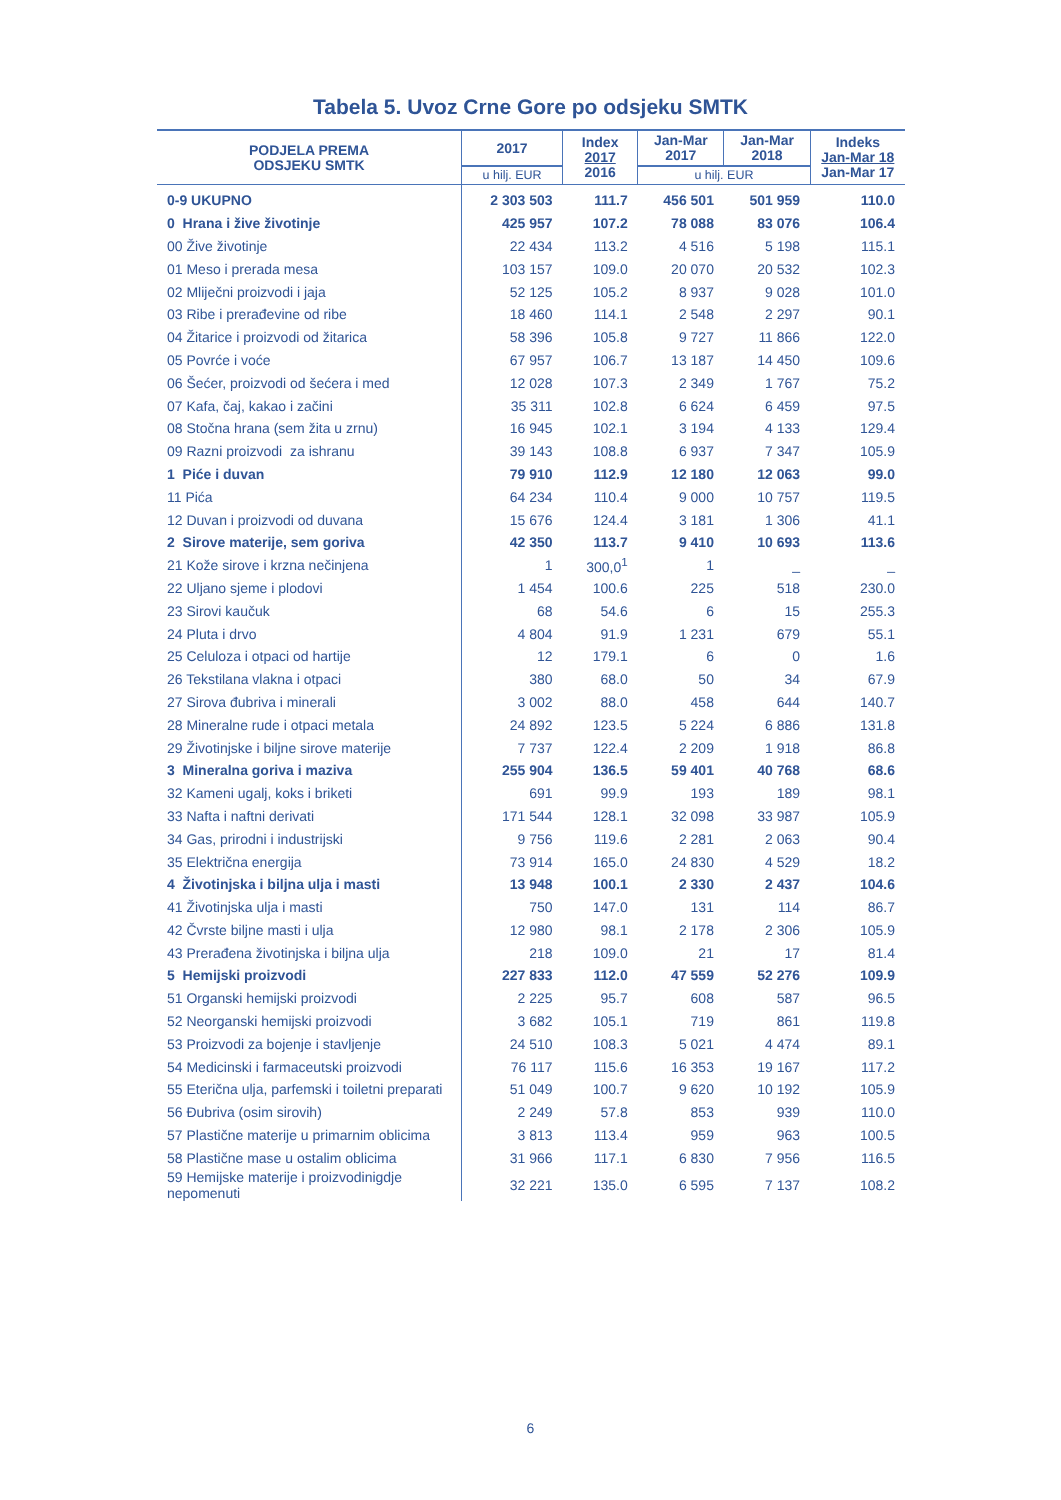Tabela 5. Uvoz Crne Gore po odsjeku SMTK
| PODJELA PREMA ODSJEKU SMTK | 2017 | Index 2017 2016 | Jan-Mar 2017 | Jan-Mar 2018 | Indeks Jan-Mar 18 Jan-Mar 17 |
| --- | --- | --- | --- | --- | --- |
| | u hilj. EUR | | u hilj. EUR | | |
| 0-9 UKUPNO | 2 303 503 | 111.7 | 456 501 | 501 959 | 110.0 |
| 0 Hrana i žive životinje | 425 957 | 107.2 | 78 088 | 83 076 | 106.4 |
| 00 Žive životinje | 22 434 | 113.2 | 4 516 | 5 198 | 115.1 |
| 01 Meso i prerada mesa | 103 157 | 109.0 | 20 070 | 20 532 | 102.3 |
| 02 Mliječni proizvodi i jaja | 52 125 | 105.2 | 8 937 | 9 028 | 101.0 |
| 03 Ribe i prerađevine od ribe | 18 460 | 114.1 | 2 548 | 2 297 | 90.1 |
| 04 Žitarice i proizvodi od žitarica | 58 396 | 105.8 | 9 727 | 11 866 | 122.0 |
| 05 Povrće i voće | 67 957 | 106.7 | 13 187 | 14 450 | 109.6 |
| 06 Šećer, proizvodi od šećera i med | 12 028 | 107.3 | 2 349 | 1 767 | 75.2 |
| 07 Kafa, čaj, kakao i začini | 35 311 | 102.8 | 6 624 | 6 459 | 97.5 |
| 08 Stočna hrana (sem žita u zrnu) | 16 945 | 102.1 | 3 194 | 4 133 | 129.4 |
| 09 Razni proizvodi za ishranu | 39 143 | 108.8 | 6 937 | 7 347 | 105.9 |
| 1 Piće i duvan | 79 910 | 112.9 | 12 180 | 12 063 | 99.0 |
| 11 Pića | 64 234 | 110.4 | 9 000 | 10 757 | 119.5 |
| 12 Duvan i proizvodi od duvana | 15 676 | 124.4 | 3 181 | 1 306 | 41.1 |
| 2 Sirove materije, sem goriva | 42 350 | 113.7 | 9 410 | 10 693 | 113.6 |
| 21 Kože sirove i krzna nečinjena | 1 | 300,0<sup>1</sup> | 1 | _ | _ |
| 22 Uljano sjeme i plodovi | 1 454 | 100.6 | 225 | 518 | 230.0 |
| 23 Sirovi kaučuk | 68 | 54.6 | 6 | 15 | 255.3 |
| 24 Pluta i drvo | 4 804 | 91.9 | 1 231 | 679 | 55.1 |
| 25 Celuloza i otpaci od hartije | 12 | 179.1 | 6 | 0 | 1.6 |
| 26 Tekstilana vlakna i otpaci | 380 | 68.0 | 50 | 34 | 67.9 |
| 27 Sirova đubriva i minerali | 3 002 | 88.0 | 458 | 644 | 140.7 |
| 28 Mineralne rude i otpaci metala | 24 892 | 123.5 | 5 224 | 6 886 | 131.8 |
| 29 Životinjske i biljne sirove materije | 7 737 | 122.4 | 2 209 | 1 918 | 86.8 |
| 3 Mineralna goriva i maziva | 255 904 | 136.5 | 59 401 | 40 768 | 68.6 |
| 32 Kameni ugalj, koks i briketi | 691 | 99.9 | 193 | 189 | 98.1 |
| 33 Nafta i naftni derivati | 171 544 | 128.1 | 32 098 | 33 987 | 105.9 |
| 34 Gas, prirodni i industrijski | 9 756 | 119.6 | 2 281 | 2 063 | 90.4 |
| 35 Električna energija | 73 914 | 165.0 | 24 830 | 4 529 | 18.2 |
| 4 Životinjska i biljna ulja i masti | 13 948 | 100.1 | 2 330 | 2 437 | 104.6 |
| 41 Životinjska ulja i masti | 750 | 147.0 | 131 | 114 | 86.7 |
| 42 Čvrste biljne masti i ulja | 12 980 | 98.1 | 2 178 | 2 306 | 105.9 |
| 43 Prerađena životinjska i biljna ulja | 218 | 109.0 | 21 | 17 | 81.4 |
| 5 Hemijski proizvodi | 227 833 | 112.0 | 47 559 | 52 276 | 109.9 |
| 51 Organski hemijski proizvodi | 2 225 | 95.7 | 608 | 587 | 96.5 |
| 52 Neorganski hemijski proizvodi | 3 682 | 105.1 | 719 | 861 | 119.8 |
| 53 Proizvodi za bojenje i stavljenje | 24 510 | 108.3 | 5 021 | 4 474 | 89.1 |
| 54 Medicinski i farmaceutski proizvodi | 76 117 | 115.6 | 16 353 | 19 167 | 117.2 |
| 55 Eterična ulja, parfemski i toiletni preparati | 51 049 | 100.7 | 9 620 | 10 192 | 105.9 |
| 56 Đubriva (osim sirovih) | 2 249 | 57.8 | 853 | 939 | 110.0 |
| 57 Plastične materije u primarnim oblicima | 3 813 | 113.4 | 959 | 963 | 100.5 |
| 58 Plastične mase u ostalim oblicima | 31 966 | 117.1 | 6 830 | 7 956 | 116.5 |
| 59 Hemijske materije i proizvodinigdje nepomenuti | 32 221 | 135.0 | 6 595 | 7 137 | 108.2 |
6